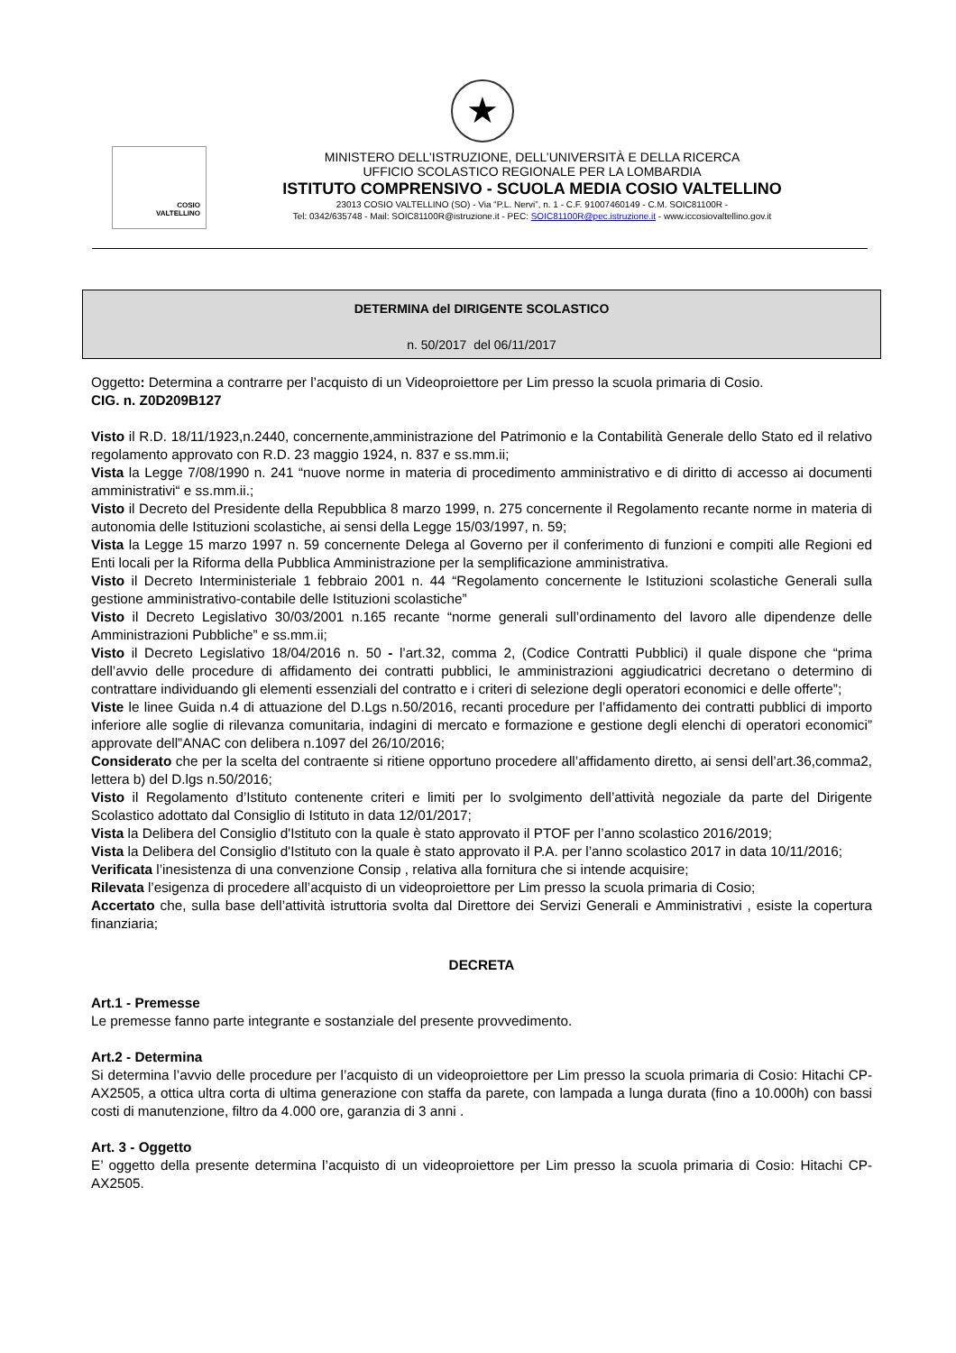★
COSIO
VALTELLINO
MINISTERO DELL’ISTRUZIONE, DELL’UNIVERSITÀ E DELLA RICERCA
UFFICIO SCOLASTICO REGIONALE PER LA LOMBARDIA
ISTITUTO COMPRENSIVO - SCUOLA MEDIA COSIO VALTELLINO
23013 COSIO VALTELLINO (SO) - Via “P.L. Nervi”, n. 1 - C.F. 91007460149 - C.M. SOIC81100R -
Tel: 0342/635748 - Mail: SOIC81100R@istruzione.it - PEC: SOIC81100R@pec.istruzione.it - www.iccosiovaltellino.gov.it
DETERMINA del DIRIGENTE SCOLASTICO
n. 50/2017 del 06/11/2017
Oggetto: Determina a contrarre per l’acquisto di un Videoproiettore per Lim presso la scuola primaria di Cosio.
CIG. n. Z0D209B127
Visto il R.D. 18/11/1923,n.2440, concernente,amministrazione del Patrimonio e la Contabilità Generale dello Stato ed il relativo regolamento approvato con R.D. 23 maggio 1924, n. 837 e ss.mm.ii;
Vista la Legge 7/08/1990 n. 241 “nuove norme in materia di procedimento amministrativo e di diritto di accesso ai documenti amministrativi“ e ss.mm.ii.;
Visto il Decreto del Presidente della Repubblica 8 marzo 1999, n. 275 concernente il Regolamento recante norme in materia di autonomia delle Istituzioni scolastiche, ai sensi della Legge 15/03/1997, n. 59;
Vista la Legge 15 marzo 1997 n. 59 concernente Delega al Governo per il conferimento di funzioni e compiti alle Regioni ed Enti locali per la Riforma della Pubblica Amministrazione per la semplificazione amministrativa.
Visto il Decreto Interministeriale 1 febbraio 2001 n. 44 “Regolamento concernente le Istituzioni scolastiche Generali sulla gestione amministrativo-contabile delle Istituzioni scolastiche”
Visto il Decreto Legislativo 30/03/2001 n.165 recante “norme generali sull’ordinamento del lavoro alle dipendenze delle Amministrazioni Pubbliche” e ss.mm.ii;
Visto il Decreto Legislativo 18/04/2016 n. 50 - l’art.32, comma 2, (Codice Contratti Pubblici) il quale dispone che “prima dell’avvio delle procedure di affidamento dei contratti pubblici, le amministrazioni aggiudicatrici decretano o determino di contrattare individuando gli elementi essenziali del contratto e i criteri di selezione degli operatori economici e delle offerte”;
Viste le linee Guida n.4 di attuazione del D.Lgs n.50/2016, recanti procedure per l’affidamento dei contratti pubblici di importo inferiore alle soglie di rilevanza comunitaria, indagini di mercato e formazione e gestione degli elenchi di operatori economici” approvate dell”ANAC con delibera n.1097 del 26/10/2016;
Considerato che per la scelta del contraente si ritiene opportuno procedere all’affidamento diretto, ai sensi dell’art.36,comma2, lettera b) del D.lgs n.50/2016;
Visto il Regolamento d’Istituto contenente criteri e limiti per lo svolgimento dell’attività negoziale da parte del Dirigente Scolastico adottato dal Consiglio di Istituto in data 12/01/2017;
Vista la Delibera del Consiglio d'Istituto con la quale è stato approvato il PTOF per l’anno scolastico 2016/2019;
Vista la Delibera del Consiglio d'Istituto con la quale è stato approvato il P.A. per l’anno scolastico 2017 in data 10/11/2016;
Verificata l’inesistenza di una convenzione Consip , relativa alla fornitura che si intende acquisire;
Rilevata l’esigenza di procedere all’acquisto di un videoproiettore per Lim presso la scuola primaria di Cosio;
Accertato che, sulla base dell’attività istruttoria svolta dal Direttore dei Servizi Generali e Amministrativi , esiste la copertura finanziaria;
DECRETA
Art.1 - Premesse
Le premesse fanno parte integrante e sostanziale del presente provvedimento.
Art.2 - Determina
Si determina l’avvio delle procedure per l’acquisto di un videoproiettore per Lim presso la scuola primaria di Cosio: Hitachi CP-AX2505, a ottica ultra corta di ultima generazione con staffa da parete, con lampada a lunga durata (fino a 10.000h) con bassi costi di manutenzione, filtro da 4.000 ore, garanzia di 3 anni .
Art. 3 - Oggetto
E’ oggetto della presente determina l’acquisto di un videoproiettore per Lim presso la scuola primaria di Cosio: Hitachi CP-AX2505.